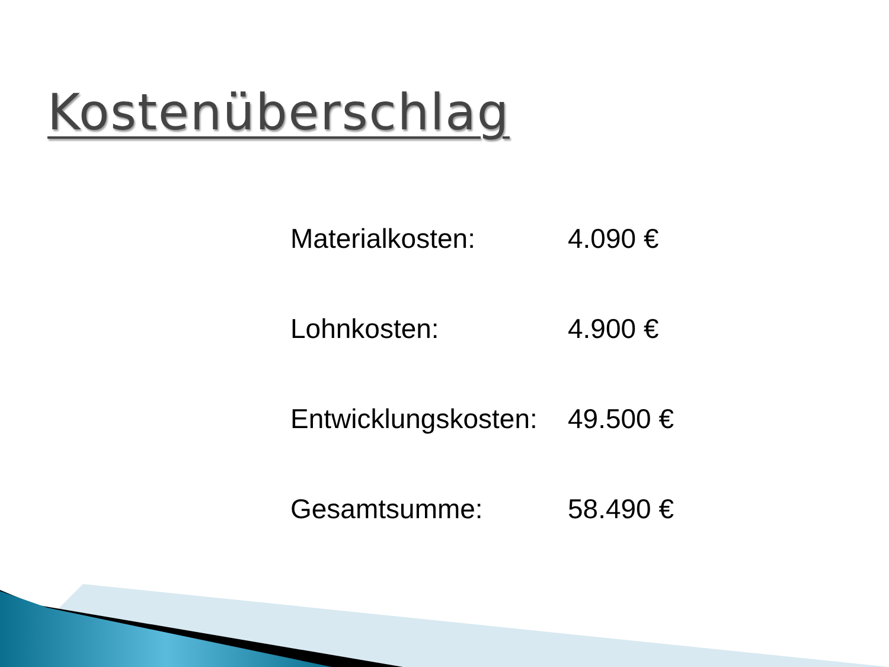Kostenüberschlag
| Materialkosten: | 4.090 € |
| Lohnkosten: | 4.900 € |
| Entwicklungskosten: | 49.500 € |
| Gesamtsumme: | 58.490 € |